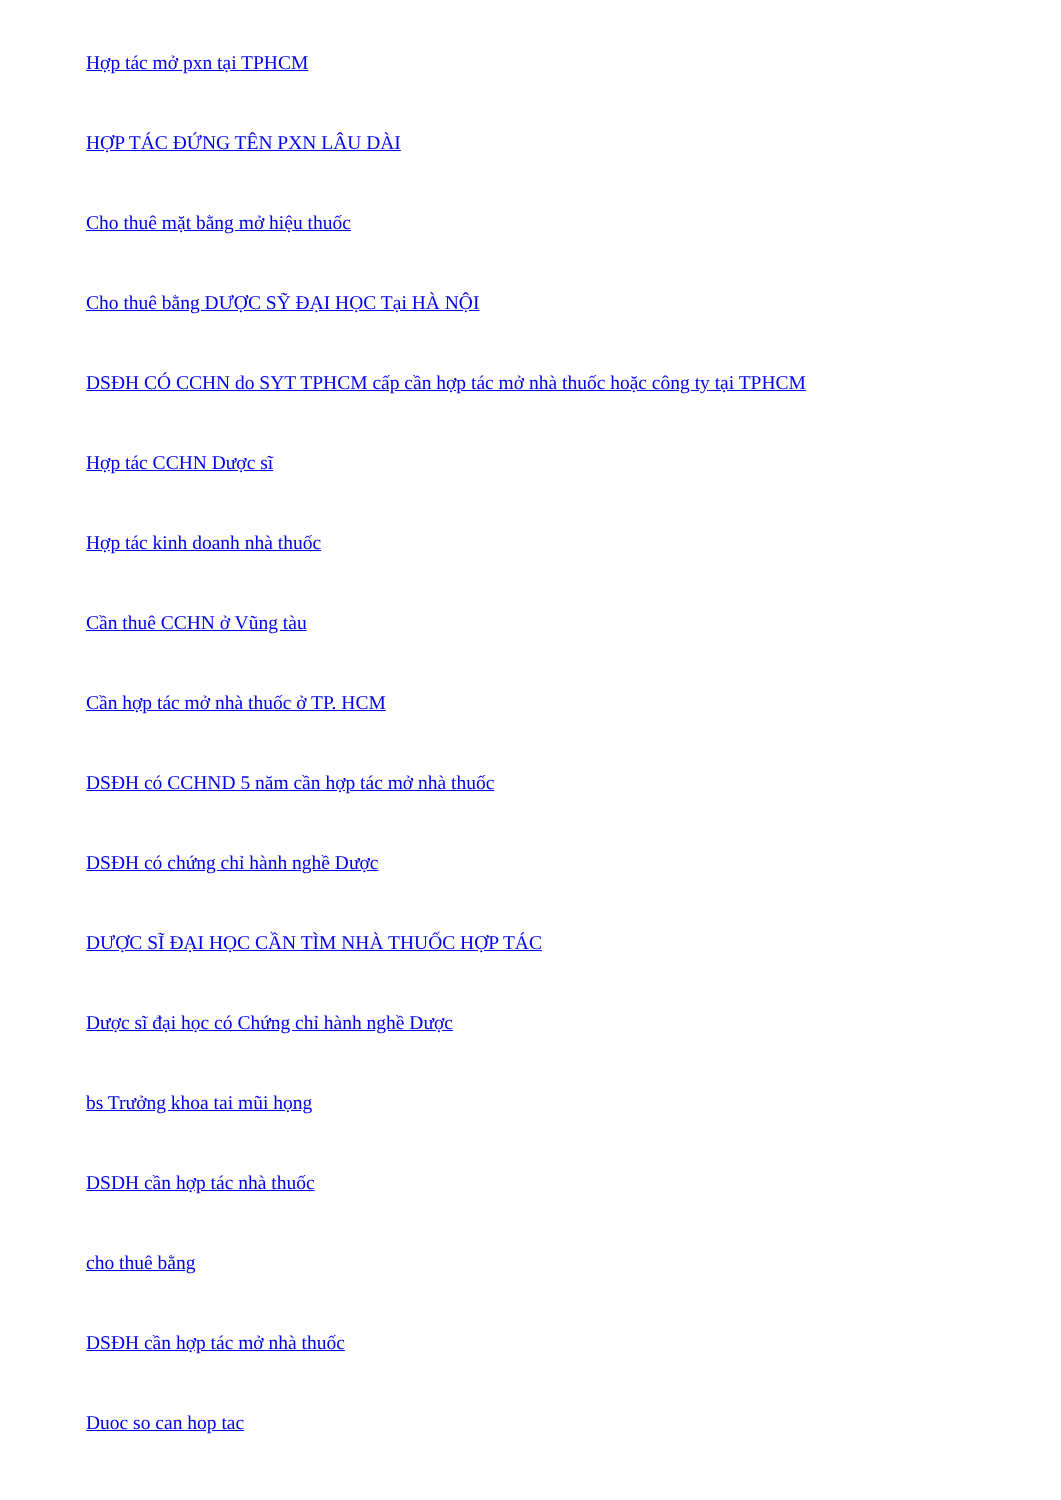Hợp tác mở pxn tại TPHCM
HỢP TÁC ĐỨNG TÊN PXN LÂU DÀI
Cho thuê mặt bằng mở hiệu thuốc
Cho thuê bằng DƯỢC SỸ ĐẠI HỌC Tại HÀ NỘI
DSĐH CÓ CCHN do SYT TPHCM cấp cần hợp tác mở nhà thuốc hoặc công ty tại TPHCM
Hợp tác CCHN Dược sĩ
Hợp tác kinh doanh nhà thuốc
Cần thuê CCHN ở Vũng tàu
Cần hợp tác mở nhà thuốc ở TP. HCM
DSĐH có CCHND 5 năm cần hợp tác mở nhà thuốc
DSĐH có chứng chỉ hành nghề Dược
DƯỢC SĨ ĐẠI HỌC CẦN TÌM NHÀ THUỐC HỢP TÁC
Dược sĩ đại học có Chứng chỉ hành nghề Dược
bs Trưởng khoa tai mũi họng
DSDH cần hợp tác nhà thuốc
cho thuê bằng
DSĐH cần hợp tác mở nhà thuốc
Duoc so can hop tac